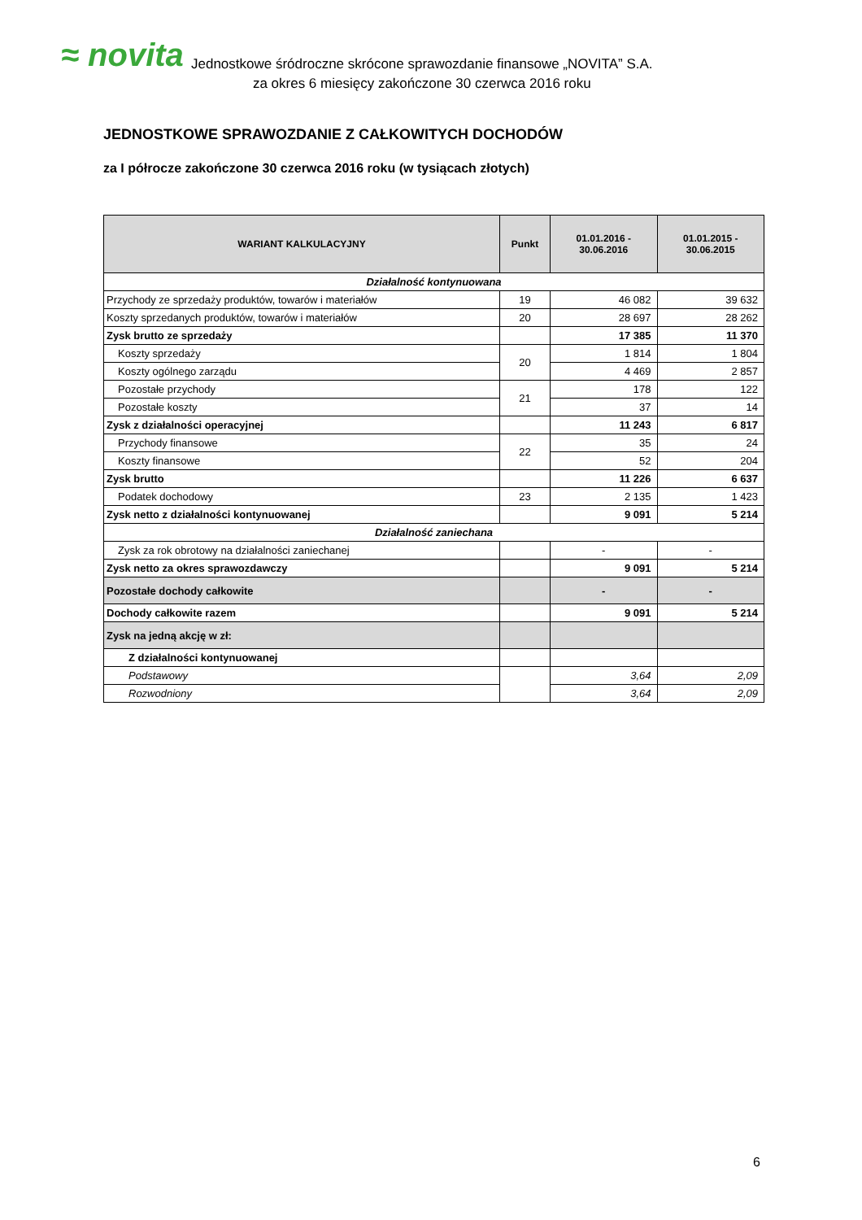≈ novita
Jednostkowe śródroczne skrócone sprawozdanie finansowe „NOVITA” S.A.
za okres 6 miesięcy zakończone 30 czerwca 2016 roku
JEDNOSTKOWE SPRAWOZDANIE Z CAŁKOWITYCH DOCHODÓW
za I półrocze zakończone 30 czerwca 2016 roku (w tysiącach złotych)
| WARIANT KALKULACYJNY | Punkt | 01.01.2016 - 30.06.2016 | 01.01.2015 - 30.06.2015 |
| --- | --- | --- | --- |
| Działalność kontynuowana | | | |
| Przychody ze sprzedaży produktów, towarów i materiałów | 19 | 46 082 | 39 632 |
| Koszty sprzedanych produktów, towarów i materiałów | 20 | 28 697 | 28 262 |
| Zysk brutto ze sprzedaży | | 17 385 | 11 370 |
| Koszty sprzedaży | 20 | 1 814 | 1 804 |
| Koszty ogólnego zarządu | | 4 469 | 2 857 |
| Pozostałe przychody | 21 | 178 | 122 |
| Pozostałe koszty | | 37 | 14 |
| Zysk z działalności operacyjnej | | 11 243 | 6 817 |
| Przychody finansowe | 22 | 35 | 24 |
| Koszty finansowe | | 52 | 204 |
| Zysk brutto | | 11 226 | 6 637 |
| Podatek dochodowy | 23 | 2 135 | 1 423 |
| Zysk netto z działalności kontynuowanej | | 9 091 | 5 214 |
| Działalność zaniechana | | | |
| Zysk za rok obrotowy na działalności zaniechanej | | - | - |
| Zysk netto za okres sprawozdawczy | | 9 091 | 5 214 |
| Pozostałe dochody całkowite | | - | - |
| Dochody całkowite razem | | 9 091 | 5 214 |
| Zysk na jedną akcję w zł: | | | |
| Z działalności kontynuowanej | | | |
| Podstawowy | | 3,64 | 2,09 |
| Rozwodniony | | 3,64 | 2,09 |
6